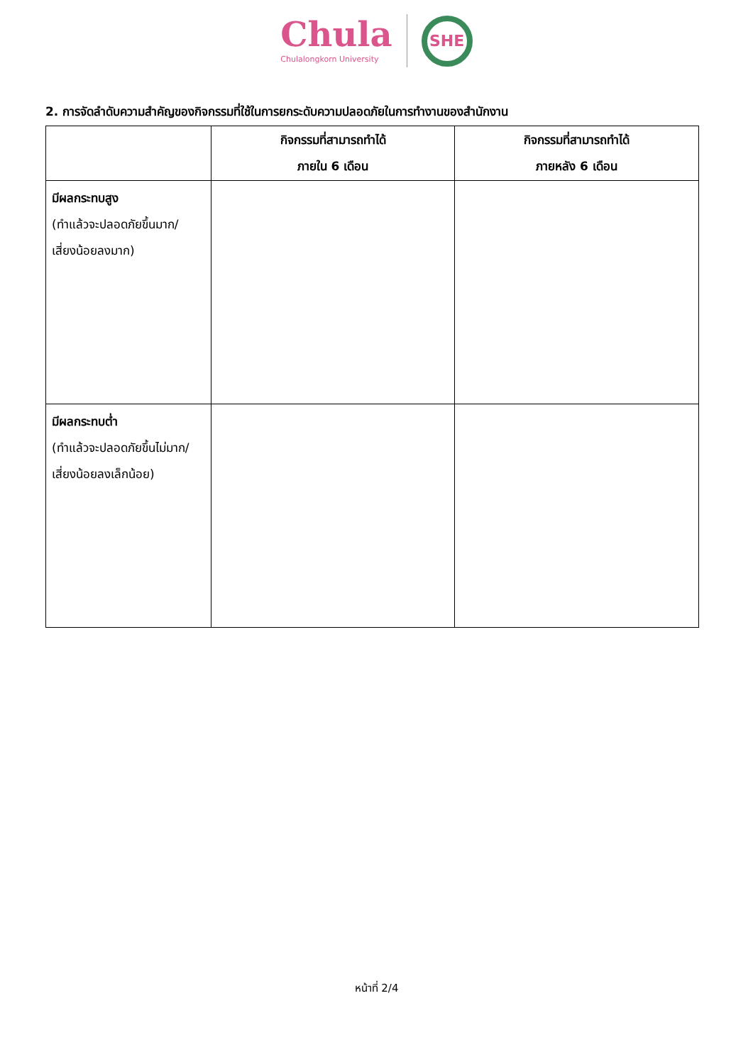Chula
Chulalongkorn University
SHE
2. การจัดลำดับความสำคัญของกิจกรรมที่ใช้ในการยกระดับความปลอดภัยในการทำงานของสำนักงาน
| | กิจกรรมที่สามารถทำได้ ภายใน 6 เดือน | กิจกรรมที่สามารถทำได้ ภายหลัง 6 เดือน |
| --- | --- | --- |
| มีผลกระทบสูง (ทำแล้วจะปลอดภัยขึ้นมาก/ เสี่ยงน้อยลงมาก) | | |
| มีผลกระทบต่ำ (ทำแล้วจะปลอดภัยขึ้นไม่มาก/ เสี่ยงน้อยลงเล็กน้อย) | | |
หน้าที่ 2/4